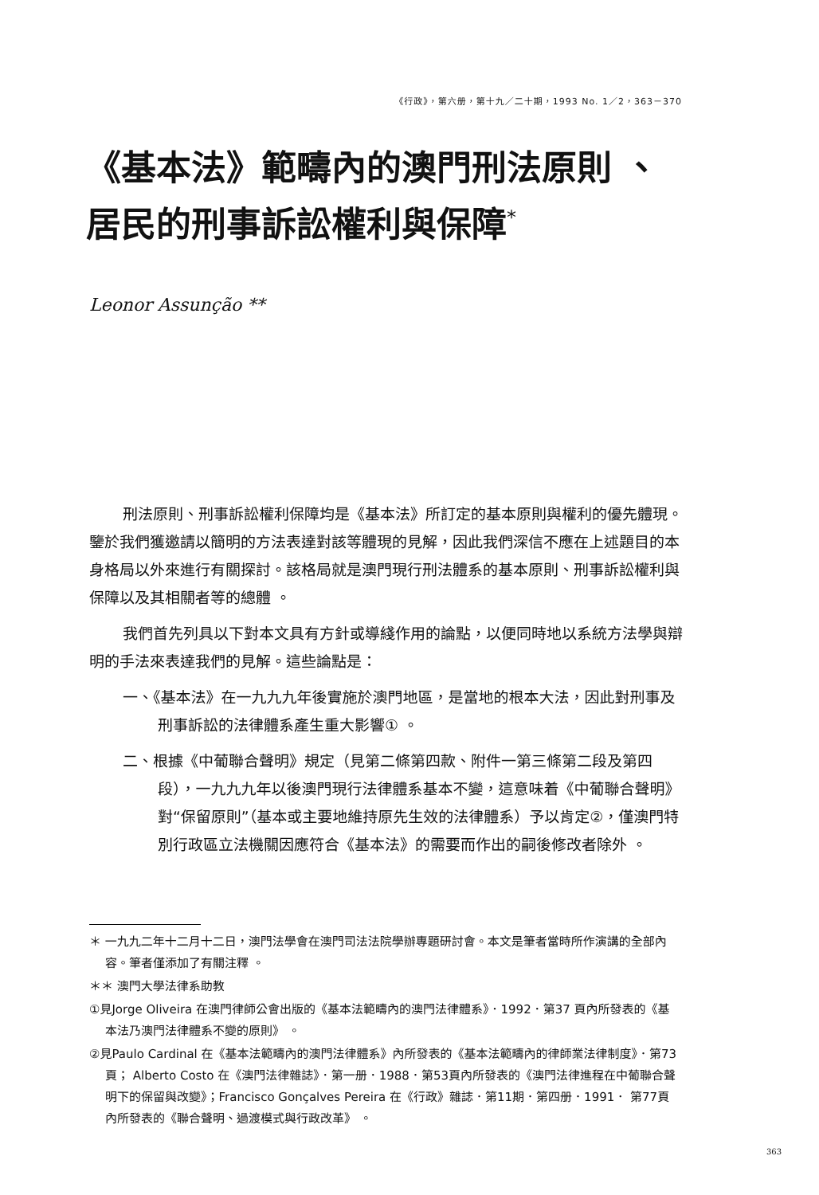《行政》，第六册，第十九／二十期，1993 No. 1／2，363－370
《基本法》範疇內的澳門刑法原則 、
居民的刑事訴訟權利與保障<sup>*</sup>
Leonor Assunção **
刑法原則、刑事訴訟權利保障均是《基本法》所訂定的基本原則與權利的優先體現。鑒於我們獲邀請以簡明的方法表達對該等體現的見解，因此我們深信不應在上述題目的本身格局以外來進行有關探討。該格局就是澳門現行刑法體系的基本原則、刑事訴訟權利與保障以及其相關者等的總體 。
我們首先列具以下對本文具有方針或導綫作用的論點，以便同時地以系統方法學與辯明的手法來表達我們的見解。這些論點是：
一、《基本法》在一九九九年後實施於澳門地區，是當地的根本大法，因此對刑事及刑事訴訟的法律體系產生重大影響① 。
二、根據《中葡聯合聲明》規定（見第二條第四款、附件一第三條第二段及第四段），一九九九年以後澳門現行法律體系基本不變，這意味着《中葡聯合聲明》對“保留原則”（基本或主要地維持原先生效的法律體系）予以肯定②，僅澳門特別行政區立法機關因應符合《基本法》的需要而作出的嗣後修改者除外 。
＊ 一九九二年十二月十二日，澳門法學會在澳門司法法院學辦專題研討會。本文是筆者當時所作演講的全部內容。筆者僅添加了有關注釋 。
＊＊ 澳門大學法律系助教
①見Jorge Oliveira 在澳門律師公會出版的《基本法範疇內的澳門法律體系》．1992．第37 頁內所發表的《基本法乃澳門法律體系不變的原則》 。
②見Paulo Cardinal 在《基本法範疇內的澳門法律體系》內所發表的《基本法範疇內的律師業法律制度》．第73頁； Alberto Costo 在《澳門法律雜誌》．第一册．1988．第53頁內所發表的《澳門法律進程在中葡聯合聲明下的保留與改變》；Francisco Gonçalves Pereira 在《行政》雜誌．第11期．第四册．1991． 第77頁內所發表的《聯合聲明、過渡模式與行政改革》 。
363